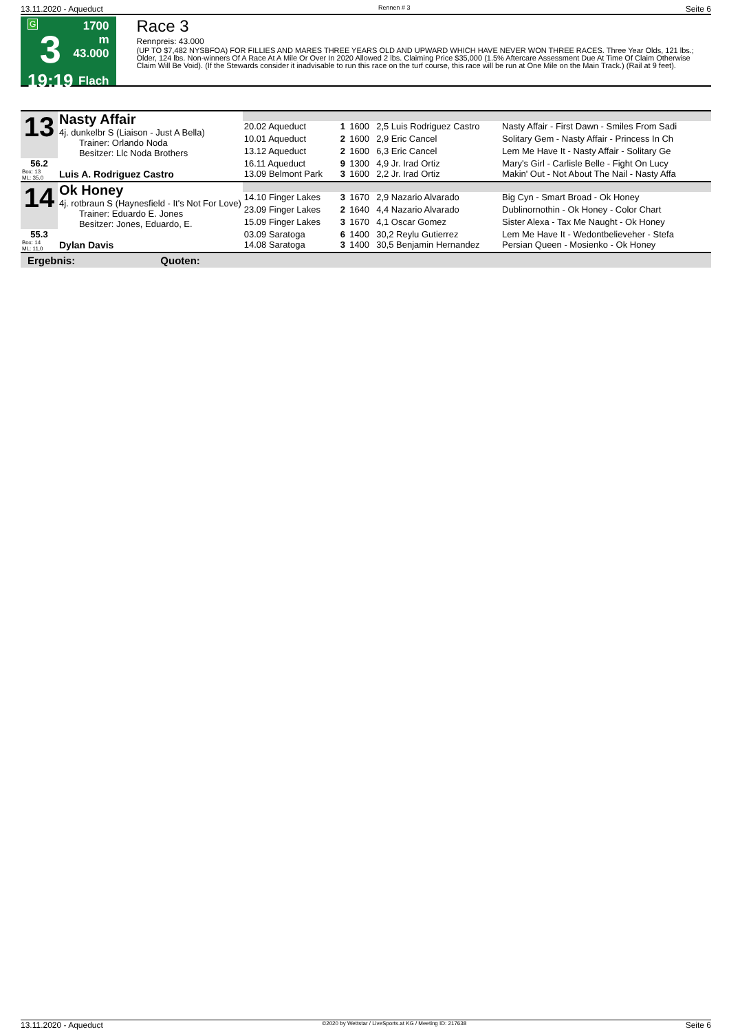13.11.2020 - Aqueduct Rennen # 3 Seite 6
G
3
19:19
1700 m
43.000
Flach
Race 3
Rennpreis: 43.000
(UP TO $7,482 NYSBFOA) FOR FILLIES AND MARES THREE YEARS OLD AND UPWARD WHICH HAVE NEVER WON THREE RACES. Three Year Olds, 121 lbs.; Older, 124 lbs. Non-winners Of A Race At A Mile Or Over In 2020 Allowed 2 lbs. Claiming Price $35,000 (1.5% Aftercare Assessment Due At Time Of Claim Otherwise Claim Will Be Void). (If the Stewards consider it inadvisable to run this race on the turf course, this race will be run at One Mile on the Main Track.) (Rail at 9 feet).
| 13 | Nasty Affair 4j. dunkelbr S (Liaison - Just A Bella) Trainer: Orlando Noda Besitzer: Llc Noda Brothers | | | | | |
| | | 20.02 Aqueduct | 1 | 1600 | 2,5 Luis Rodriguez Castro | Nasty Affair - First Dawn - Smiles From Sadi |
| | | 10.01 Aqueduct | 2 | 1600 | 2,9 Eric Cancel | Solitary Gem - Nasty Affair - Princess In Ch |
| | | 13.12 Aqueduct | 2 | 1600 | 6,3 Eric Cancel | Lem Me Have It - Nasty Affair - Solitary Ge |
| 56.2 | | 16.11 Aqueduct | 9 | 1300 | 4,9 Jr. Irad Ortiz | Mary's Girl - Carlisle Belle - Fight On Lucy |
| Box: 13 ML: 35,0 | Luis A. Rodriguez Castro | 13.09 Belmont Park | 3 | 1600 | 2,2 Jr. Irad Ortiz | Makin' Out - Not About The Nail - Nasty Affa |
| 14 | Ok Honey 4j. rotbraun S (Haynesfield - It's Not For Love) Trainer: Eduardo E. Jones Besitzer: Jones, Eduardo, E. | | | | | |
| | | 14.10 Finger Lakes | 3 | 1670 | 2,9 Nazario Alvarado | Big Cyn - Smart Broad - Ok Honey |
| | | 23.09 Finger Lakes | 2 | 1640 | 4,4 Nazario Alvarado | Dublinornothin - Ok Honey - Color Chart |
| | | 15.09 Finger Lakes | 3 | 1670 | 4,1 Oscar Gomez | Sister Alexa - Tax Me Naught - Ok Honey |
| 55.3 | | 03.09 Saratoga | 6 | 1400 | 30,2 Reylu Gutierrez | Lem Me Have It - Wedontbelieveher - Stefa |
| Box: 14 ML: 11,0 | Dylan Davis | 14.08 Saratoga | 3 | 1400 | 30,5 Benjamin Hernandez | Persian Queen - Mosienko - Ok Honey |
Ergebnis: Quoten:
13.11.2020 - Aqueduct ©2020 by Wettstar / LiveSports.at KG / Meeting ID: 217638 Seite 6